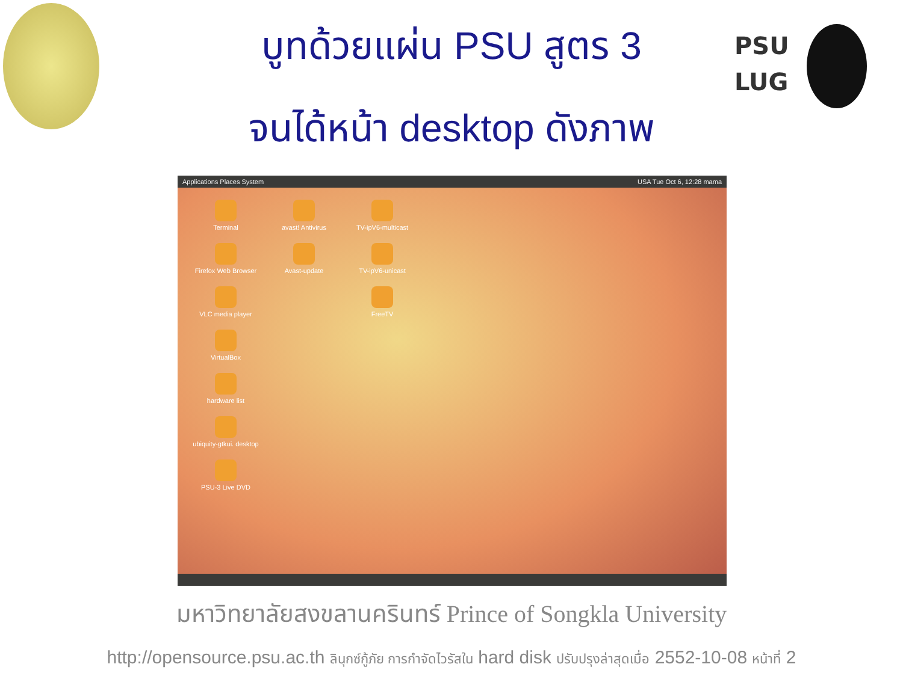PSU
LUG
บูทด้วยแผ่น PSU สูตร 3
จนได้หน้า desktop ดังภาพ
Applications Places System USA Tue Oct 6, 12:28 mama
Terminal
avast! Antivirus
TV-ipV6-multicast
Firefox Web Browser
Avast-update
TV-ipV6-unicast
VLC media player
FreeTV
VirtualBox
hardware list
ubiquity-gtkui. desktop
PSU-3 Live DVD
มหาวิทยาลัยสงขลานครินทร์ Prince of Songkla University
http://opensource.psu.ac.th ลินุกซ์กู้ภัย การกำจัดไวรัสใน hard disk ปรับปรุงล่าสุดเมื่อ 2552-10-08 หน้าที่ 2